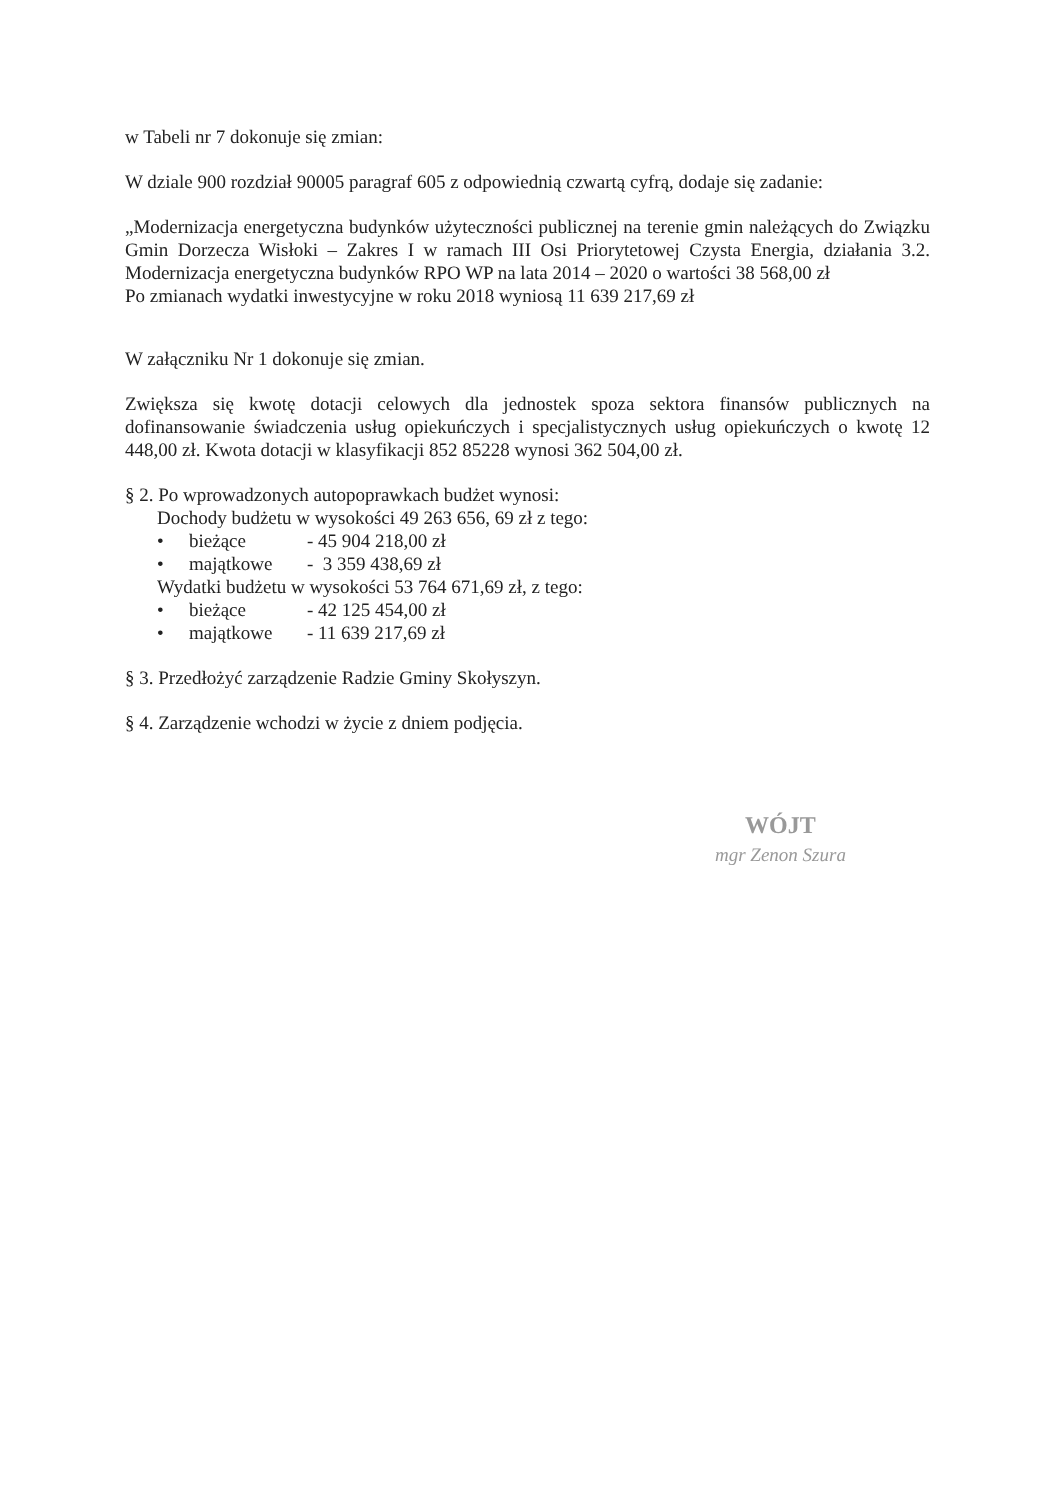w Tabeli nr 7 dokonuje się zmian:
W dziale 900 rozdział 90005 paragraf 605 z odpowiednią czwartą cyfrą, dodaje się zadanie:
„Modernizacja energetyczna budynków użyteczności publicznej na terenie gmin należących do Związku Gmin Dorzecza Wisłoki – Zakres I w ramach III Osi Priorytetowej Czysta Energia, działania 3.2. Modernizacja energetyczna budynków RPO WP na lata 2014 – 2020 o wartości 38 568,00 zł
Po zmianach wydatki inwestycyjne w roku 2018 wyniosą 11 639 217,69 zł
W załączniku Nr 1 dokonuje się zmian.
Zwiększa się kwotę dotacji celowych dla jednostek spoza sektora finansów publicznych na dofinansowanie świadczenia usług opiekuńczych i specjalistycznych usług opiekuńczych o kwotę 12 448,00 zł. Kwota dotacji w klasyfikacji 852 85228 wynosi 362 504,00 zł.
§ 2. Po wprowadzonych autopoprawkach budżet wynosi:
Dochody budżetu w wysokości 49 263 656, 69 zł z tego:
• bieżące - 45 904 218,00 zł
• majątkowe - 3 359 438,69 zł
Wydatki budżetu w wysokości 53 764 671,69 zł, z tego:
• bieżące - 42 125 454,00 zł
• majątkowe - 11 639 217,69 zł
§ 3. Przedłożyć zarządzenie Radzie Gminy Skołyszyn.
§ 4. Zarządzenie wchodzi w życie z dniem podjęcia.
WÓJT
mgr Zenon Szura